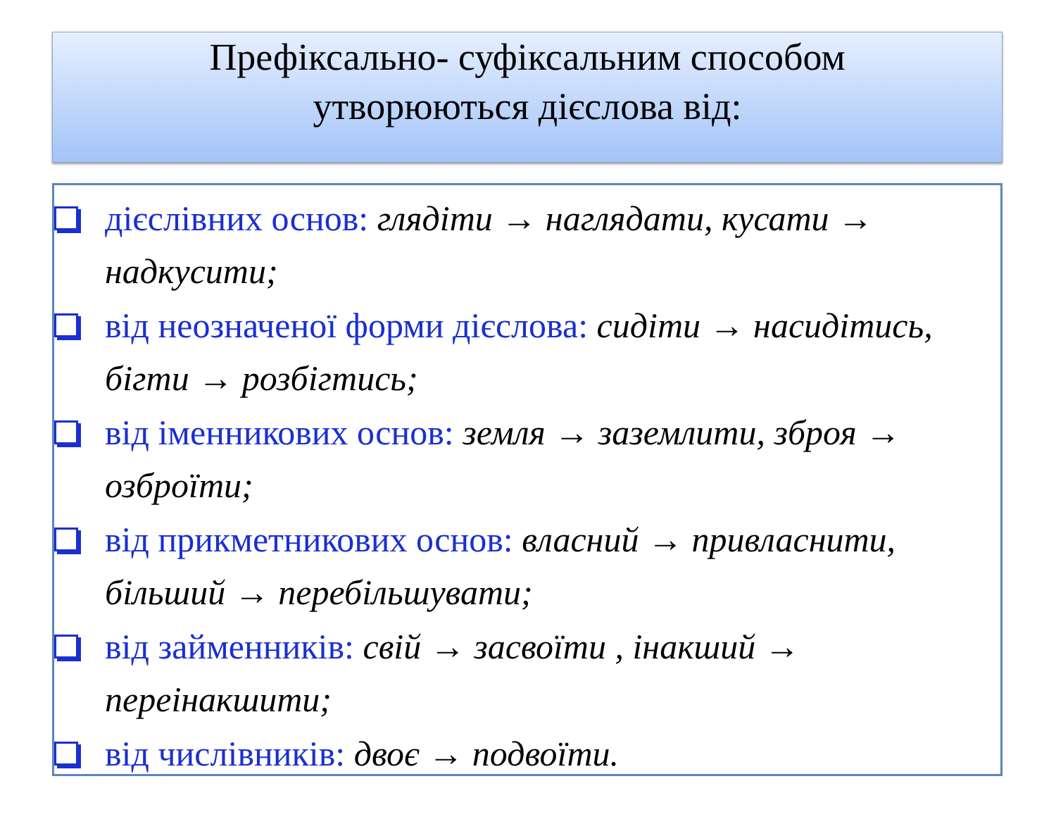Префіксально- суфіксальним способом
утворюються дієслова від:
дієслівних основ: глядіти → наглядати, кусати → надкусити;
від неозначеної форми дієслова: сидіти → насидітись, бігти → розбігтись;
від іменникових основ: земля → заземлити, зброя → озброїти;
від прикметникових основ: власний → привласнити, більший → перебільшувати;
від займенників: свій → засвоїти , інакший → переінакшити;
від числівників: двоє → подвоїти.